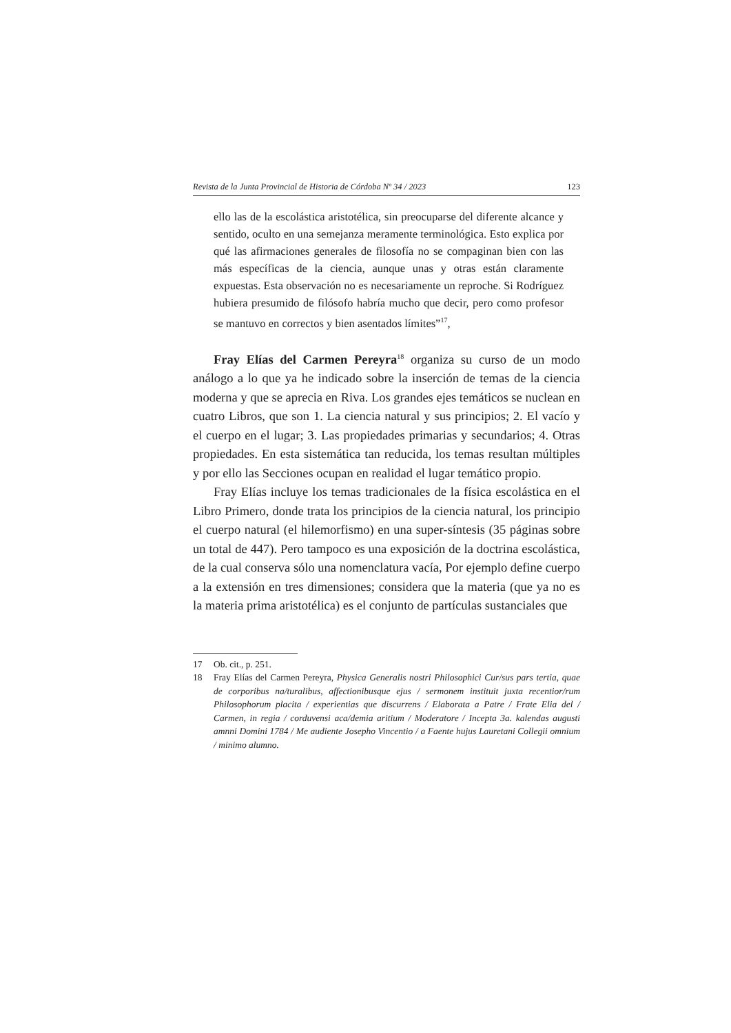Revista de la Junta Provincial de Historia de Córdoba Nº 34 / 2023 123
ello las de la escolástica aristotélica, sin preocuparse del diferente alcance y sentido, oculto en una semejanza meramente terminológica. Esto explica por qué las afirmaciones generales de filosofía no se compaginan bien con las más específicas de la ciencia, aunque unas y otras están claramente expuestas. Esta observación no es necesariamente un reproche. Si Rodríguez hubiera presumido de filósofo habría mucho que decir, pero como profesor se mantuvo en correctos y bien asentados límites”<sup>17</sup>,
Fray Elías del Carmen Pereyra<sup>18</sup> organiza su curso de un modo análogo a lo que ya he indicado sobre la inserción de temas de la ciencia moderna y que se aprecia en Riva. Los grandes ejes temáticos se nuclean en cuatro Libros, que son 1. La ciencia natural y sus principios; 2. El vacío y el cuerpo en el lugar; 3. Las propiedades primarias y secundarios; 4. Otras propiedades. En esta sistemática tan reducida, los temas resultan múltiples y por ello las Secciones ocupan en realidad el lugar temático propio.
Fray Elías incluye los temas tradicionales de la física escolástica en el Libro Primero, donde trata los principios de la ciencia natural, los principio el cuerpo natural (el hilemorfismo) en una super-síntesis (35 páginas sobre un total de 447). Pero tampoco es una exposición de la doctrina escolástica, de la cual conserva sólo una nomenclatura vacía, Por ejemplo define cuerpo a la extensión en tres dimensiones; considera que la materia (que ya no es la materia prima aristotélica) es el conjunto de partículas sustanciales que
17 Ob. cit., p. 251.
18 Fray Elías del Carmen Pereyra, Physica Generalis nostri Philosophici Cur/sus pars tertia, quae de corporibus na/turalibus, affectionibusque ejus / sermonem instituit juxta recentior/rum Philosophorum placita / experientias que discurrens / Elaborata a Patre / Frate Elia del / Carmen, in regia / corduvensi aca/demia aritium / Moderatore / Incepta 3a. kalendas augusti amnni Domini 1784 / Me audiente Josepho Vincentio / a Faente hujus Lauretani Collegii omnium / minimo alumno.